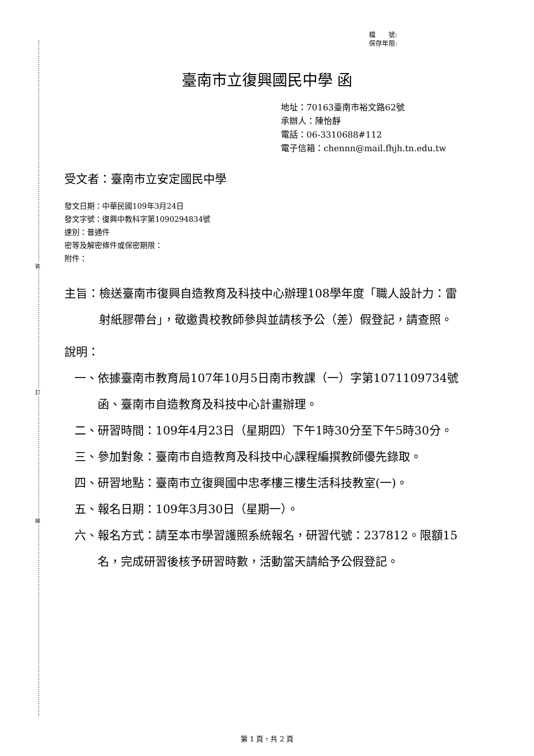裝
訂
線
檔　　號:
保存年限:
臺南市立復興國民中學 函
地址：70163臺南市裕文路62號
承辦人：陳怡靜
電話：06-3310688#112
電子信箱：chennn@mail.fhjh.tn.edu.tw
受文者：臺南市立安定國民中學
發文日期：中華民國109年3月24日
發文字號：復興中教科字第1090294834號
速別：普通件
密等及解密條件或保密期限：
附件：
主旨： 檢送臺南市復興自造教育及科技中心辦理108學年度「職人設計力：雷射紙膠帶台」，敬邀貴校教師參與並請核予公（差）假登記，請查照。
說明：
一、 依據臺南市教育局107年10月5日南市教課（一）字第1071109734號函、臺南市自造教育及科技中心計畫辦理。
二、 研習時間：109年4月23日（星期四）下午1時30分至下午5時30分。
三、 參加對象：臺南市自造教育及科技中心課程編撰教師優先錄取。
四、 研習地點：臺南市立復興國中忠孝樓三樓生活科技教室(一)。
五、 報名日期：109年3月30日（星期一）。
六、 報名方式：請至本市學習護照系統報名，研習代號：237812。限額15名，完成研習後核予研習時數，活動當天請給予公假登記。
第 1 頁，共 2 頁